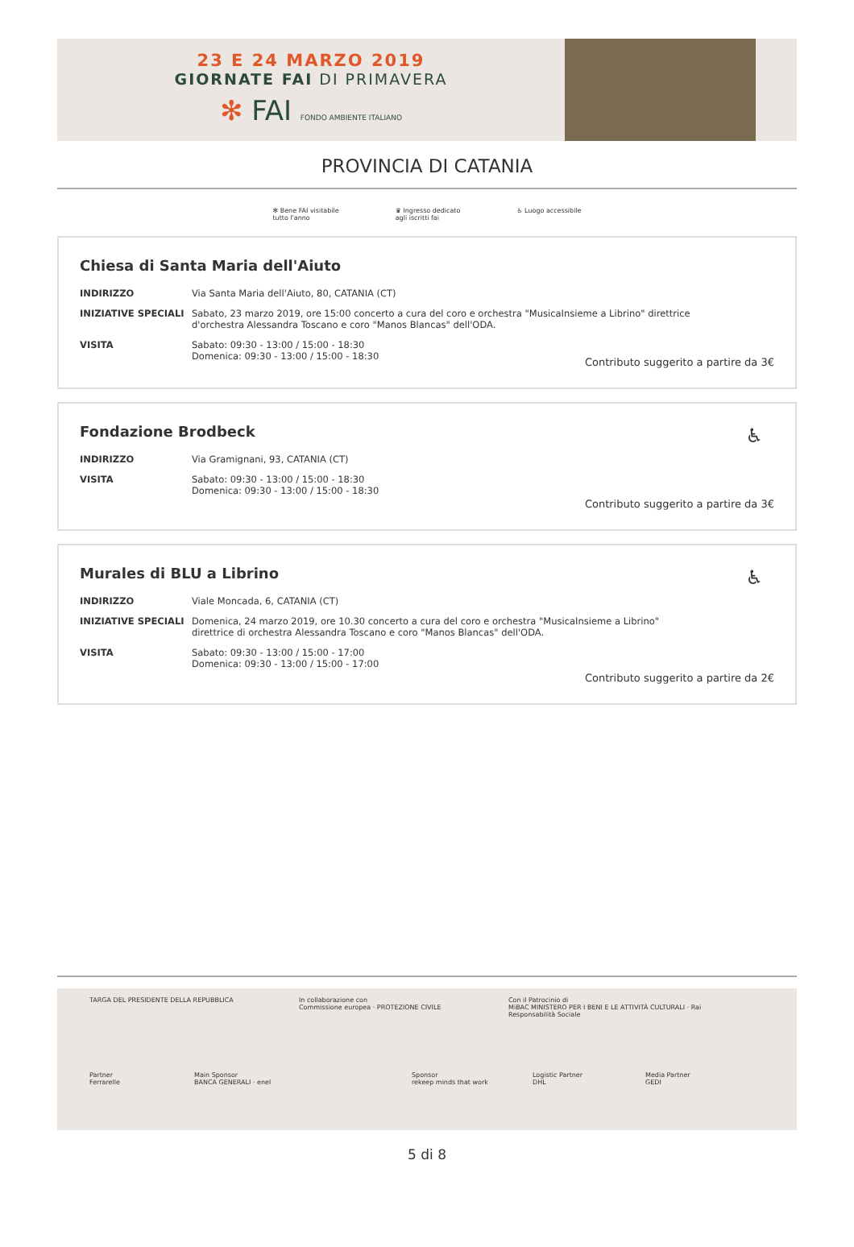23 E 24 MARZO 2019
GIORNATE FAI DI PRIMAVERA
✻ FAI FONDO AMBIENTE ITALIANO
PROVINCIA DI CATANIA
✻ Bene FAI visitabile
tutto l'anno
♛ Ingresso dedicato
agli iscritti fai
♿ Luogo accessibile
Chiesa di Santa Maria dell'Aiuto
| INDIRIZZO | Via Santa Maria dell'Aiuto, 80, CATANIA (CT) |
| INIZIATIVE SPECIALI | Sabato, 23 marzo 2019, ore 15:00 concerto a cura del coro e orchestra "MusicaInsieme a Librino" direttrice d'orchestra Alessandra Toscano e coro "Manos Blancas" dell'ODA. |
| VISITA | Sabato: 09:30 - 13:00 / 15:00 - 18:30 Domenica: 09:30 - 13:00 / 15:00 - 18:30 |
Contributo suggerito a partire da 3€
Fondazione Brodbeck
♿
| INDIRIZZO | Via Gramignani, 93, CATANIA (CT) |
| VISITA | Sabato: 09:30 - 13:00 / 15:00 - 18:30 Domenica: 09:30 - 13:00 / 15:00 - 18:30 |
Contributo suggerito a partire da 3€
Murales di BLU a Librino
♿
| INDIRIZZO | Viale Moncada, 6, CATANIA (CT) |
| INIZIATIVE SPECIALI | Domenica, 24 marzo 2019, ore 10.30 concerto a cura del coro e orchestra "MusicaInsieme a Librino" direttrice di orchestra Alessandra Toscano e coro "Manos Blancas" dell'ODA. |
| VISITA | Sabato: 09:30 - 13:00 / 15:00 - 17:00 Domenica: 09:30 - 13:00 / 15:00 - 17:00 |
Contributo suggerito a partire da 2€
TARGA DEL PRESIDENTE DELLA REPUBBLICA
In collaborazione con
Commissione europea · PROTEZIONE CIVILE
Con il Patrocinio di
MiBAC MINISTERO PER I BENI E LE ATTIVITÀ CULTURALI · Rai Responsabilità Sociale
Partner
Ferrarelle
Main Sponsor
BANCA GENERALI · enel
Sponsor
rekeep minds that work
Logistic Partner
DHL
Media Partner
GEDI
5 di 8